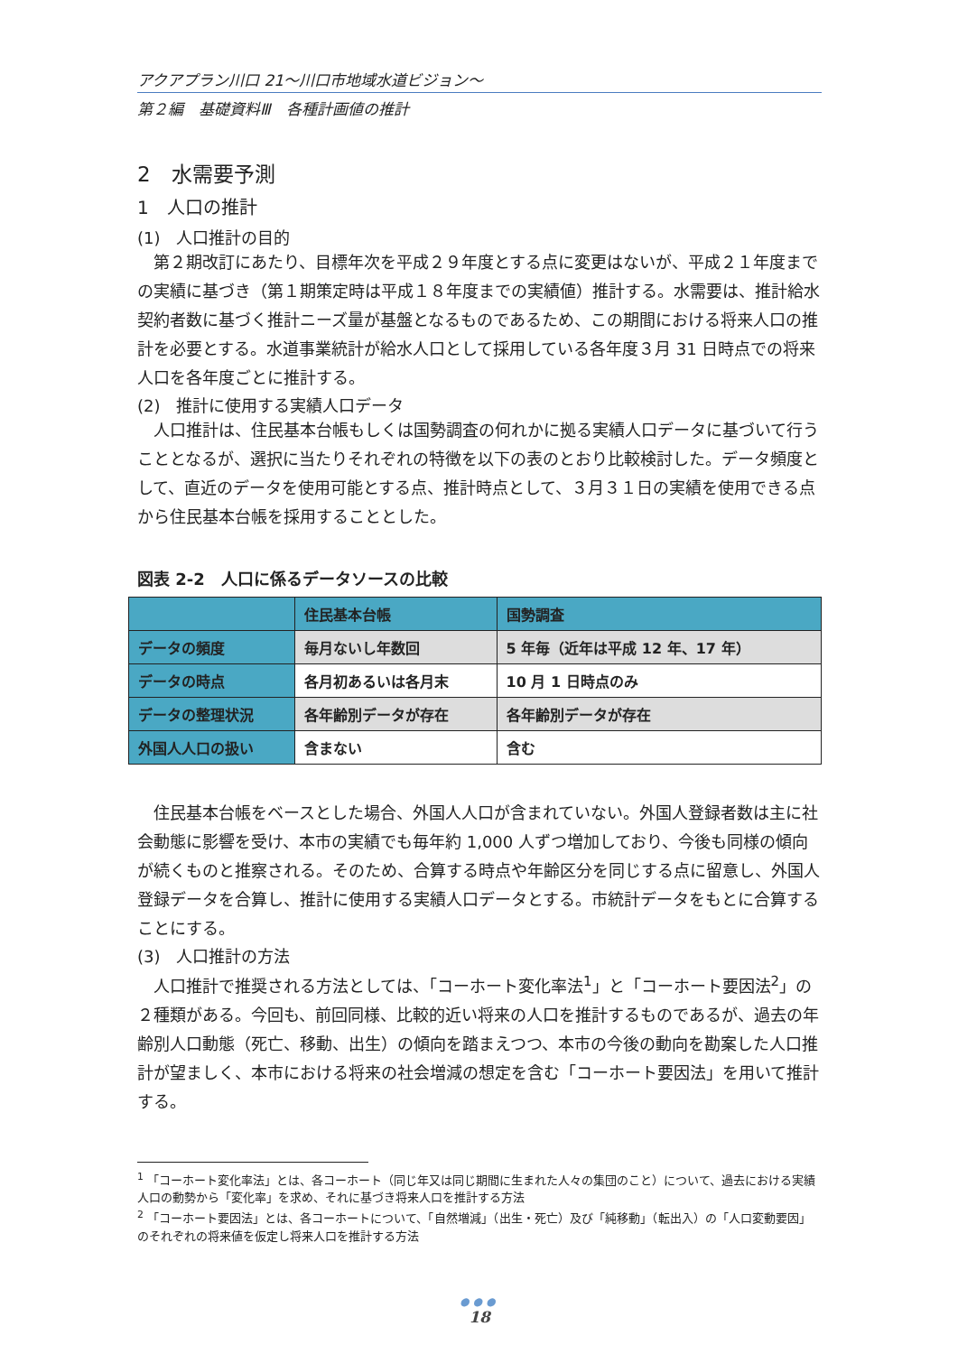アクアプラン川口 21～川口市地域水道ビジョン～
第２編　基礎資料Ⅲ　各種計画値の推計
2　水需要予測
1　人口の推計
(1)　人口推計の目的
第２期改訂にあたり、目標年次を平成２９年度とする点に変更はないが、平成２１年度までの実績に基づき（第１期策定時は平成１８年度までの実績値）推計する。水需要は、推計給水契約者数に基づく推計ニーズ量が基盤となるものであるため、この期間における将来人口の推計を必要とする。水道事業統計が給水人口として採用している各年度３月 31 日時点での将来人口を各年度ごとに推計する。
(2)　推計に使用する実績人口データ
人口推計は、住民基本台帳もしくは国勢調査の何れかに拠る実績人口データに基づいて行うこととなるが、選択に当たりそれぞれの特徴を以下の表のとおり比較検討した。データ頻度として、直近のデータを使用可能とする点、推計時点として、３月３１日の実績を使用できる点から住民基本台帳を採用することとした。
図表 2-2　人口に係るデータソースの比較
| | 住民基本台帳 | 国勢調査 |
| --- | --- | --- |
| データの頻度 | 毎月ないし年数回 | 5 年毎（近年は平成 12 年、17 年） |
| データの時点 | 各月初あるいは各月末 | 10 月 1 日時点のみ |
| データの整理状況 | 各年齢別データが存在 | 各年齢別データが存在 |
| 外国人人口の扱い | 含まない | 含む |
住民基本台帳をベースとした場合、外国人人口が含まれていない。外国人登録者数は主に社会動態に影響を受け、本市の実績でも毎年約 1,000 人ずつ増加しており、今後も同様の傾向が続くものと推察される。そのため、合算する時点や年齢区分を同じする点に留意し、外国人登録データを合算し、推計に使用する実績人口データとする。市統計データをもとに合算することにする。
(3)　人口推計の方法
人口推計で推奨される方法としては、「コーホート変化率法<sup>1</sup>」と「コーホート要因法<sup>2</sup>」の２種類がある。今回も、前回同様、比較的近い将来の人口を推計するものであるが、過去の年齢別人口動態（死亡、移動、出生）の傾向を踏まえつつ、本市の今後の動向を勘案した人口推計が望ましく、本市における将来の社会増減の想定を含む「コーホート要因法」を用いて推計する。
<sup>1</sup> 「コーホート変化率法」とは、各コーホート（同じ年又は同じ期間に生まれた人々の集団のこと）について、過去における実績人口の動勢から「変化率」を求め、それに基づき将来人口を推計する方法
<sup>2</sup> 「コーホート要因法」とは、各コーホートについて、「自然増減」（出生・死亡）及び「純移動」（転出入）の「人口変動要因」のそれぞれの将来値を仮定し将来人口を推計する方法
●●●
18